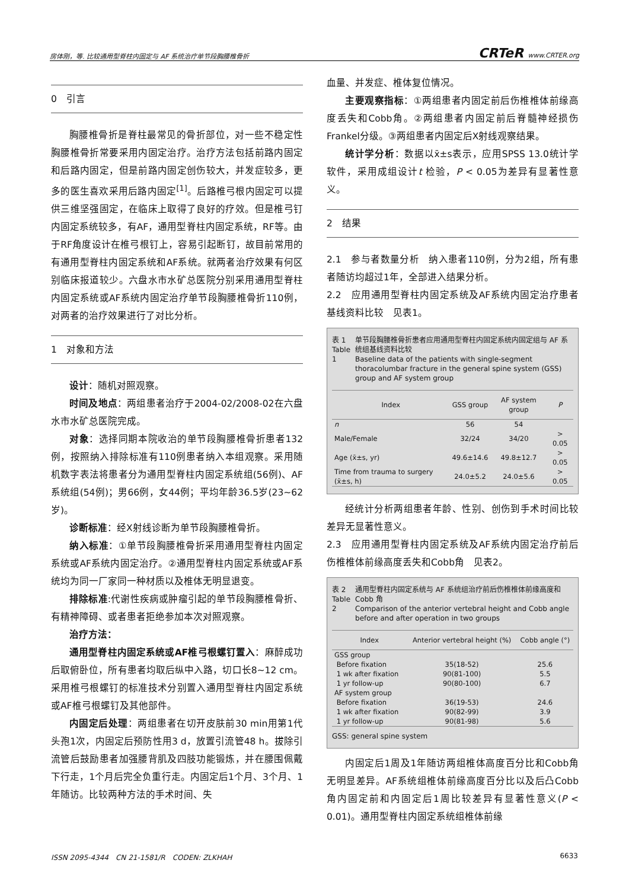房体刚，等. 比较通用型脊柱内固定与 AF 系统治疗单节段胸腰椎骨折 CRTeR www.CRTER.org
0　引言
胸腰椎骨折是脊柱最常见的骨折部位，对一些不稳定性胸腰椎骨折常要采用内固定治疗。治疗方法包括前路内固定和后路内固定，但是前路内固定创伤较大，并发症较多，更多的医生喜欢采用后路内固定<sup>[1]</sup>。后路椎弓根内固定可以提供三维坚强固定，在临床上取得了良好的疗效。但是椎弓钉内固定系统较多，有AF，通用型脊柱内固定系统，RF等。由于RF角度设计在椎弓根钉上，容易引起断钉，故目前常用的有通用型脊柱内固定系统和AF系统。就两者治疗效果有何区别临床报道较少。六盘水市水矿总医院分别采用通用型脊柱内固定系统或AF系统内固定治疗单节段胸腰椎骨折110例，对两者的治疗效果进行了对比分析。
1　对象和方法
设计：随机对照观察。
时间及地点：两组患者治疗于2004-02/2008-02在六盘水市水矿总医院完成。
对象：选择同期本院收治的单节段胸腰椎骨折患者132例，按照纳入排除标准有110例患者纳入本组观察。采用随机数字表法将患者分为通用型脊柱内固定系统组(56例)、AF系统组(54例)；男66例，女44例；平均年龄36.5岁(23~62岁)。
诊断标准：经X射线诊断为单节段胸腰椎骨折。
纳入标准：①单节段胸腰椎骨折采用通用型脊柱内固定系统或AF系统内固定治疗。②通用型脊柱内固定系统或AF系统均为同一厂家同一种材质以及椎体无明显退变。
排除标准:代谢性疾病或肿瘤引起的单节段胸腰椎骨折、有精神障碍、或者患者拒绝参加本次对照观察。
治疗方法：
通用型脊柱内固定系统或AF椎弓根螺钉置入：麻醉成功后取俯卧位，所有患者均取后纵中入路，切口长8~12 cm。采用椎弓根螺钉的标准技术分别置入通用型脊柱内固定系统或AF椎弓根螺钉及其他部件。
内固定后处理：两组患者在切开皮肤前30 min用第1代头孢1次，内固定后预防性用3 d，放置引流管48 h。拔除引流管后鼓励患者加强腰背肌及四肢功能锻炼，并在腰围佩戴下行走，1个月后完全负重行走。内固定后1个月、3个月、1年随访。比较两种方法的手术时间、失
血量、并发症、椎体复位情况。
主要观察指标：①两组患者内固定前后伤椎椎体前缘高度丢失和Cobb角。②两组患者内固定前后脊髓神经损伤Frankel分级。③两组患者内固定后X射线观察结果。
统计学分析：数据以x̄±s表示，应用SPSS 13.0统计学软件，采用成组设计t 检验，P < 0.05为差异有显著性意义。
2　结果
2.1　参与者数量分析　纳入患者110例，分为2组，所有患者随访均超过1年，全部进入结果分析。
2.2　应用通用型脊柱内固定系统及AF系统内固定治疗患者基线资料比较　见表1。
表 1
Table 1 单节段胸腰椎骨折患者应用通用型脊柱内固定系统内固定组与 AF 系统组基线资料比较
Baseline data of the patients with single-segment thoracolumbar fracture in the general spine system (GSS) group and AF system group
| Index | GSS group | AF system group | P |
| --- | --- | --- | --- |
| n | 56 | 54 | |
| Male/Female | 32/24 | 34/20 | > 0.05 |
| Age (x̄±s, yr) | 49.6±14.6 | 49.8±12.7 | > 0.05 |
| Time from trauma to surgery (x̄±s, h) | 24.0±5.2 | 24.0±5.6 | > 0.05 |
经统计分析两组患者年龄、性别、创伤到手术时间比较差异无显著性意义。
2.3　应用通用型脊柱内固定系统及AF系统内固定治疗前后伤椎椎体前缘高度丢失和Cobb角　见表2。
表 2
Table 2 通用型脊柱内固定系统与 AF 系统组治疗前后伤椎椎体前缘高度和 Cobb 角
Comparison of the anterior vertebral height and Cobb angle before and after operation in two groups
| Index | Anterior vertebral height (%) | Cobb angle (°) |
| --- | --- | --- |
| GSS group | | |
| Before fixation | 35(18-52) | 25.6 |
| 1 wk after fixation | 90(81-100) | 5.5 |
| 1 yr follow-up | 90(80-100) | 6.7 |
| AF system group | | |
| Before fixation | 36(19-53) | 24.6 |
| 1 wk after fixation | 90(82-99) | 3.9 |
| 1 yr follow-up | 90(81-98) | 5.6 |
GSS: general spine system
内固定后1周及1年随访两组椎体高度百分比和Cobb角无明显差异。AF系统组椎体前缘高度百分比以及后凸Cobb角内固定前和内固定后1周比较差异有显著性意义(P < 0.01)。通用型脊柱内固定系统组椎体前缘
ISSN 2095-4344　CN 21-1581/R　CODEN: ZLKHAH 6633